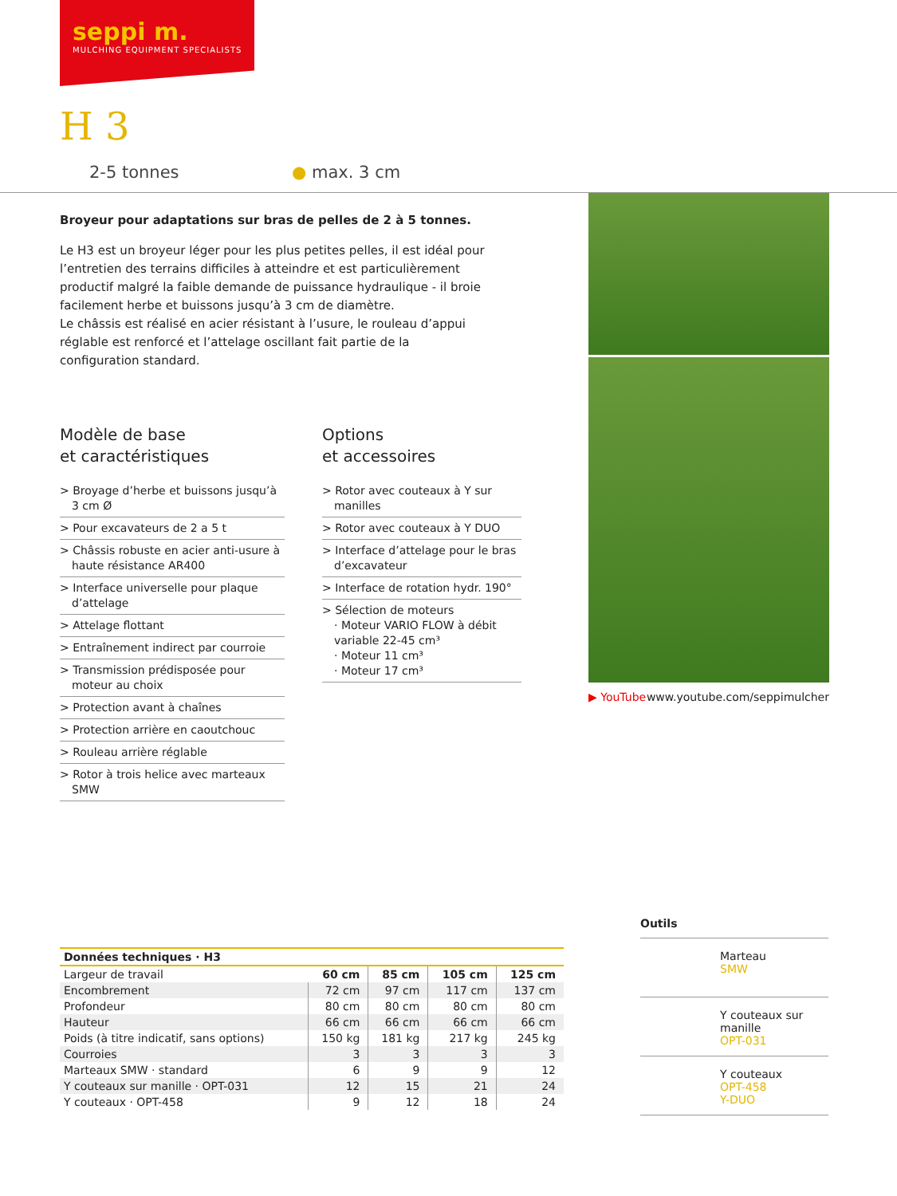seppi m.
MULCHING EQUIPMENT SPECIALISTS
H 3
2-5 tonnes ● max. 3 cm
Broyeur pour adaptations sur bras de pelles de 2 à 5 tonnes.
Le H3 est un broyeur léger pour les plus petites pelles, il est idéal pour l’entretien des terrains difficiles à atteindre et est particulièrement productif malgré la faible demande de puissance hydraulique - il broie facilement herbe et buissons jusqu’à 3 cm de diamètre.
Le châssis est réalisé en acier résistant à l’usure, le rouleau d’appui réglable est renforcé et l’attelage oscillant fait partie de la configuration standard.
▶ YouTube www.youtube.com/seppimulcher
Modèle de base
et caractéristiques
> Broyage d’herbe et buissons jusqu’à 3 cm Ø
> Pour excavateurs de 2 a 5 t
> Châssis robuste en acier anti-usure à haute résistance AR400
> Interface universelle pour plaque d’attelage
> Attelage flottant
> Entraînement indirect par courroie
> Transmission prédisposée pour moteur au choix
> Protection avant à chaînes
> Protection arrière en caoutchouc
> Rouleau arrière réglable
> Rotor à trois helice avec marteaux SMW
Options
et accessoires
> Rotor avec couteaux à Y sur manilles
> Rotor avec couteaux à Y DUO
> Interface d’attelage pour le bras d’excavateur
> Interface de rotation hydr. 190°
> Sélection de moteurs
· Moteur VARIO FLOW à débit variable 22-45 cm³
· Moteur 11 cm³
· Moteur 17 cm³
| Données techniques · H3 | | | | |
| --- | --- | --- | --- | --- |
| Largeur de travail | 60 cm | 85 cm | 105 cm | 125 cm |
| Encombrement | 72 cm | 97 cm | 117 cm | 137 cm |
| Profondeur | 80 cm | 80 cm | 80 cm | 80 cm |
| Hauteur | 66 cm | 66 cm | 66 cm | 66 cm |
| Poids (à titre indicatif, sans options) | 150 kg | 181 kg | 217 kg | 245 kg |
| Courroies | 3 | 3 | 3 | 3 |
| Marteaux SMW · standard | 6 | 9 | 9 | 12 |
| Y couteaux sur manille · OPT-031 | 12 | 15 | 21 | 24 |
| Y couteaux · OPT-458 | 9 | 12 | 18 | 24 |
Outils
Marteau
SMW
Y couteaux sur manille
OPT-031
Y couteaux
OPT-458
Y-DUO